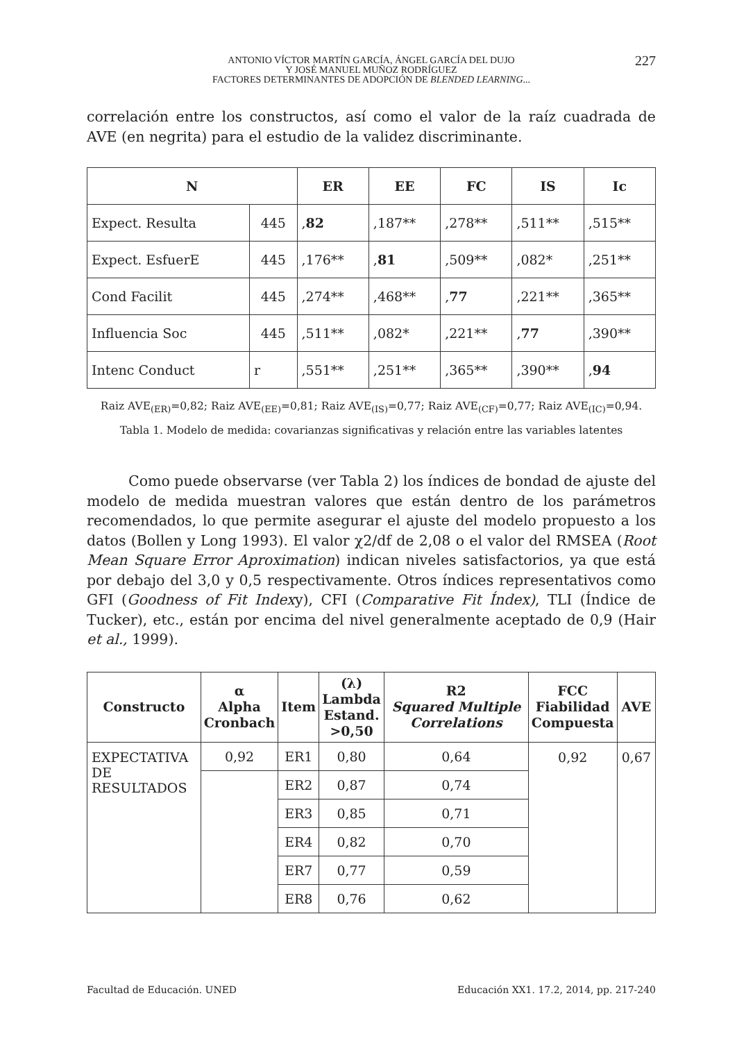ANTONIO VÍCTOR MARTÍN GARCÍA, ÁNGEL GARCÍA DEL DUJO
Y JOSÉ MANUEL MUÑOZ RODRÍGUEZ
FACTORES DETERMINANTES DE ADOPCIÓN DE BLENDED LEARNING...
227
correlación entre los constructos, así como el valor de la raíz cuadrada de AVE (en negrita) para el estudio de la validez discriminante.
| N | | ER | EE | FC | IS | Ic |
| --- | --- | --- | --- | --- | --- | --- |
| Expect. Resulta | 445 | , 82 | ,187** | ,278** | ,511** | ,515** |
| Expect. EsfuerE | 445 | ,176** | , 81 | ,509** | ,082* | ,251** |
| Cond Facilit | 445 | ,274** | ,468** | , 77 | ,221** | ,365** |
| Influencia Soc | 445 | ,511** | ,082* | ,221** | , 77 | ,390** |
| Intenc Conduct | r | ,551** | ,251** | ,365** | ,390** | , 94 |
Raiz AVE<sub>(ER)</sub>=0,82; Raiz AVE<sub>(EE)</sub>=0,81; Raiz AVE<sub>(IS)</sub>=0,77; Raiz AVE<sub>(CF)</sub>=0,77; Raiz AVE<sub>(IC)</sub>=0,94.
Tabla 1. Modelo de medida: covarianzas significativas y relación entre las variables latentes
Como puede observarse (ver Tabla 2) los índices de bondad de ajuste del modelo de medida muestran valores que están dentro de los parámetros recomendados, lo que permite asegurar el ajuste del modelo propuesto a los datos (Bollen y Long 1993). El valor χ2/df de 2,08 o el valor del RMSEA (Root Mean Square Error Aproximation) indican niveles satisfactorios, ya que está por debajo del 3,0 y 0,5 respectivamente. Otros índices representativos como GFI (Goodness of Fit Indexy), CFI (Comparative Fit Índex), TLI (Índice de Tucker), etc., están por encima del nivel generalmente aceptado de 0,9 (Hair et al., 1999).
| Constructo | α Alpha Cronbach | Item | (λ) Lambda Estand. >0,50 | R2 Squared Multiple Correlations | FCC Fiabilidad Compuesta | AVE |
| --- | --- | --- | --- | --- | --- | --- |
| EXPECTATIVA DE RESULTADOS | 0,92 | ER1 | 0,80 | 0,64 | 0,92 | 0,67 |
| | | ER2 | 0,87 | 0,74 | | |
| | | ER3 | 0,85 | 0,71 | | |
| | | ER4 | 0,82 | 0,70 | | |
| | | ER7 | 0,77 | 0,59 | | |
| | | ER8 | 0,76 | 0,62 | | |
Facultad de Educación. UNED Educación XX1. 17.2, 2014, pp. 217-240